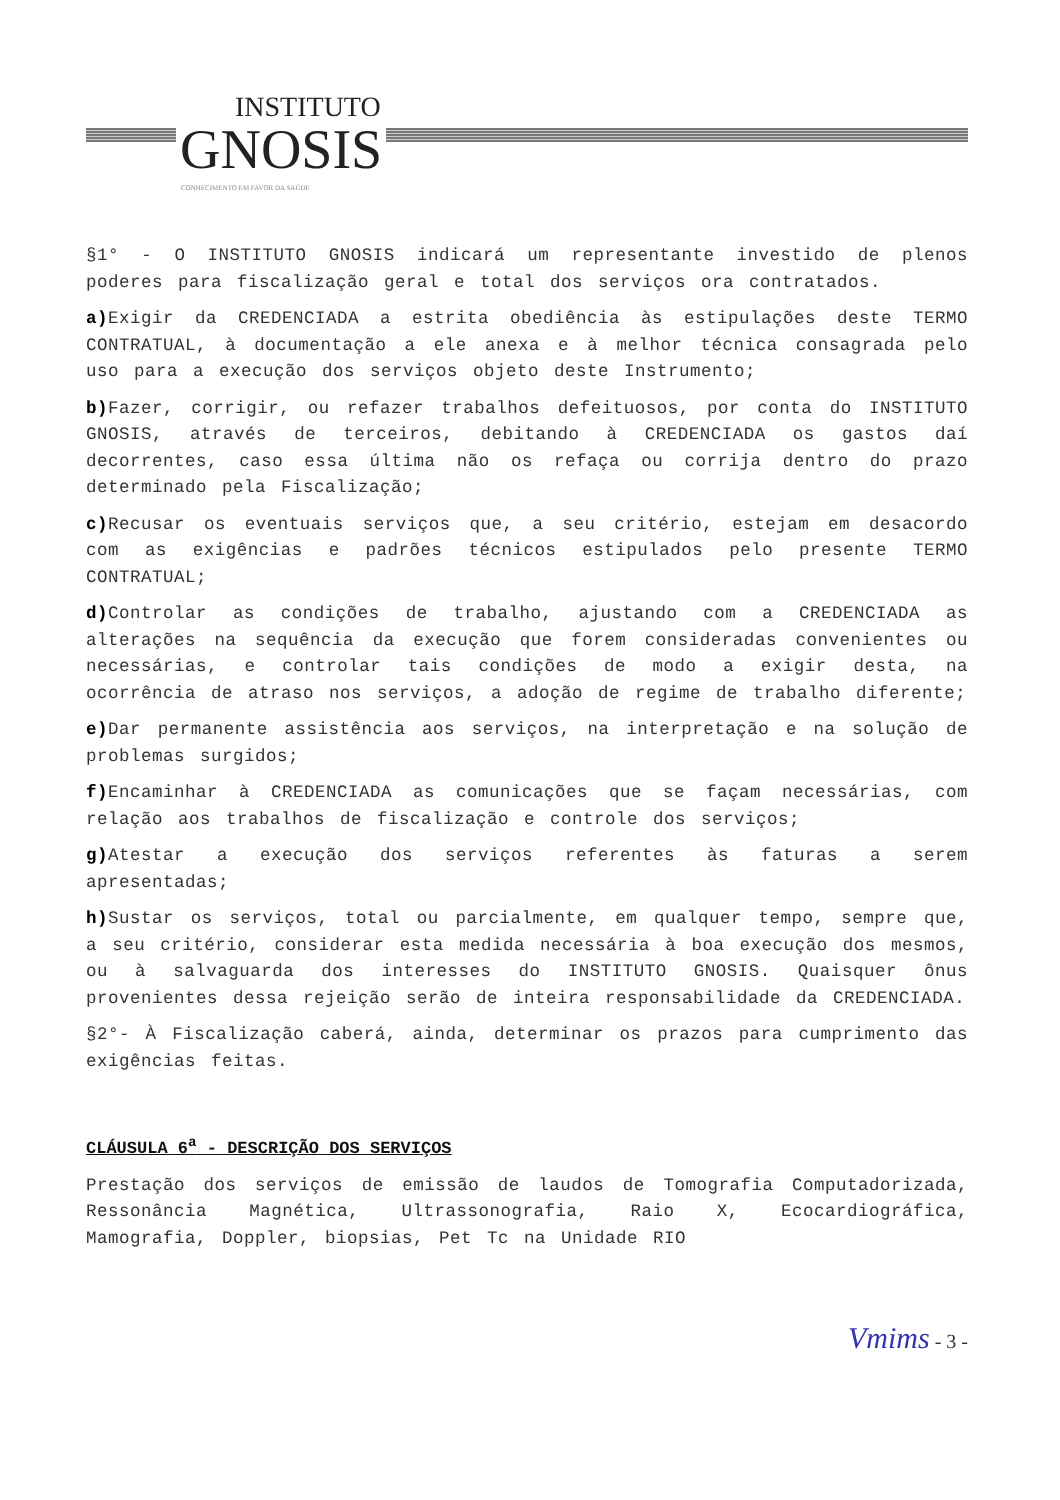INSTITUTO
GNOSIS
CONHECIMENTO EM FAVOR DA SAÚDE
§1° - O INSTITUTO GNOSIS indicará um representante investido de plenos poderes para fiscalização geral e total dos serviços ora contratados.
a) Exigir da CREDENCIADA a estrita obediência às estipulações deste TERMO CONTRATUAL, à documentação a ele anexa e à melhor técnica consagrada pelo uso para a execução dos serviços objeto deste Instrumento;
b) Fazer, corrigir, ou refazer trabalhos defeituosos, por conta do INSTITUTO GNOSIS, através de terceiros, debitando à CREDENCIADA os gastos daí decorrentes, caso essa última não os refaça ou corrija dentro do prazo determinado pela Fiscalização;
c) Recusar os eventuais serviços que, a seu critério, estejam em desacordo com as exigências e padrões técnicos estipulados pelo presente TERMO CONTRATUAL;
d) Controlar as condições de trabalho, ajustando com a CREDENCIADA as alterações na sequência da execução que forem consideradas convenientes ou necessárias, e controlar tais condições de modo a exigir desta, na ocorrência de atraso nos serviços, a adoção de regime de trabalho diferente;
e) Dar permanente assistência aos serviços, na interpretação e na solução de problemas surgidos;
f) Encaminhar à CREDENCIADA as comunicações que se façam necessárias, com relação aos trabalhos de fiscalização e controle dos serviços;
g) Atestar a execução dos serviços referentes às faturas a serem apresentadas;
h) Sustar os serviços, total ou parcialmente, em qualquer tempo, sempre que, a seu critério, considerar esta medida necessária à boa execução dos mesmos, ou à salvaguarda dos interesses do INSTITUTO GNOSIS. Quaisquer ônus provenientes dessa rejeição serão de inteira responsabilidade da CREDENCIADA.
§2°- À Fiscalização caberá, ainda, determinar os prazos para cumprimento das exigências feitas.
CLÁUSULA 6<sup>a</sup> - DESCRIÇÃO DOS SERVIÇOS
Prestação dos serviços de emissão de laudos de Tomografia Computadorizada, Ressonância Magnética, Ultrassonografia, Raio X, Ecocardiográfica, Mamografia, Doppler, biopsias, Pet Tc na Unidade RIO
Vmims - 3 -